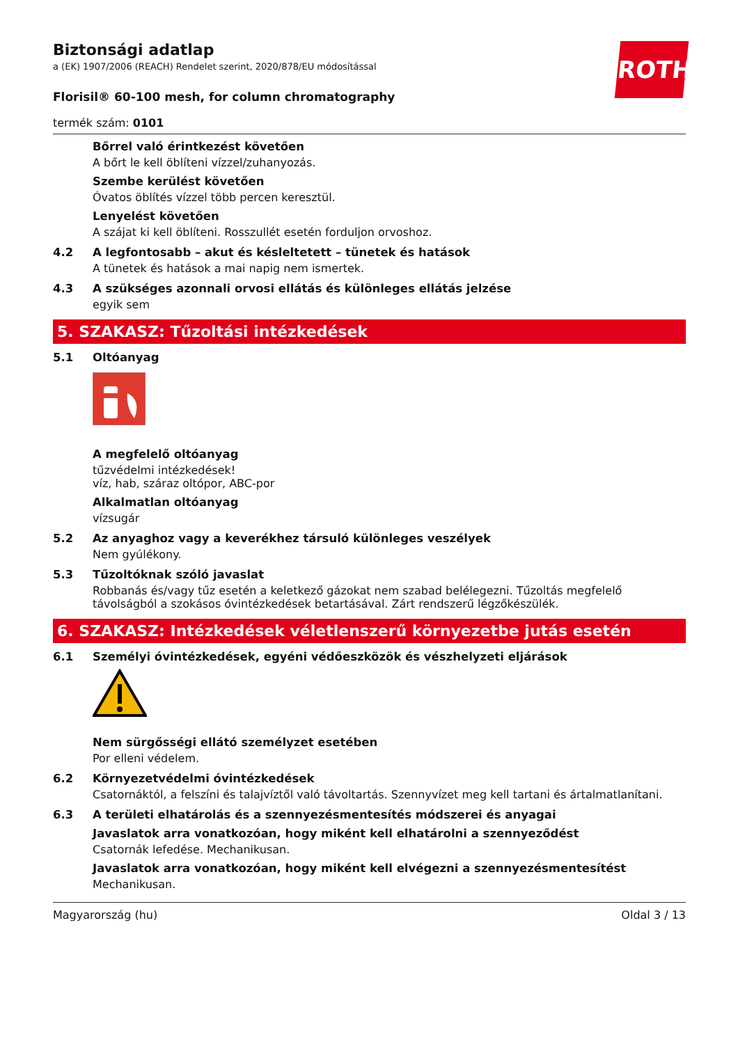ROTH
Biztonsági adatlap
a (EK) 1907/2006 (REACH) Rendelet szerint, 2020/878/EU módosítással
Florisil® 60-100 mesh, for column chromatography
termék szám: 0101
Bőrrel való érintkezést követően
A bőrt le kell öblíteni vízzel/zuhanyozás.
Szembe kerülést követően
Óvatos öblítés vízzel több percen keresztül.
Lenyelést követően
A szájat ki kell öblíteni. Rosszullét esetén forduljon orvoshoz.
4.2 A legfontosabb – akut és késleltetett – tünetek és hatások
A tünetek és hatások a mai napig nem ismertek.
4.3 A szükséges azonnali orvosi ellátás és különleges ellátás jelzése
egyik sem
5. SZAKASZ: Tűzoltási intézkedések
5.1 Oltóanyag
A megfelelő oltóanyag
tűzvédelmi intézkedések!
víz, hab, száraz oltópor, ABC-por
Alkalmatlan oltóanyag
vízsugár
5.2 Az anyaghoz vagy a keverékhez társuló különleges veszélyek
Nem gyúlékony.
5.3 Tűzoltóknak szóló javaslat
Robbanás és/vagy tűz esetén a keletkező gázokat nem szabad belélegezni. Tűzoltás megfelelő távolságból a szokásos óvintézkedések betartásával. Zárt rendszerű légzőkészülék.
6. SZAKASZ: Intézkedések véletlenszerű környezetbe jutás esetén
6.1 Személyi óvintézkedések, egyéni védőeszközök és vészhelyzeti eljárások
Nem sürgősségi ellátó személyzet esetében
Por elleni védelem.
6.2 Környezetvédelmi óvintézkedések
Csatornáktól, a felszíni és talajvíztől való távoltartás. Szennyvízet meg kell tartani és ártalmatlanítani.
6.3 A területi elhatárolás és a szennyezésmentesítés módszerei és anyagai
Javaslatok arra vonatkozóan, hogy miként kell elhatárolni a szennyeződést
Csatornák lefedése. Mechanikusan.
Javaslatok arra vonatkozóan, hogy miként kell elvégezni a szennyezésmentesítést
Mechanikusan.
Magyarország (hu) Oldal 3 / 13